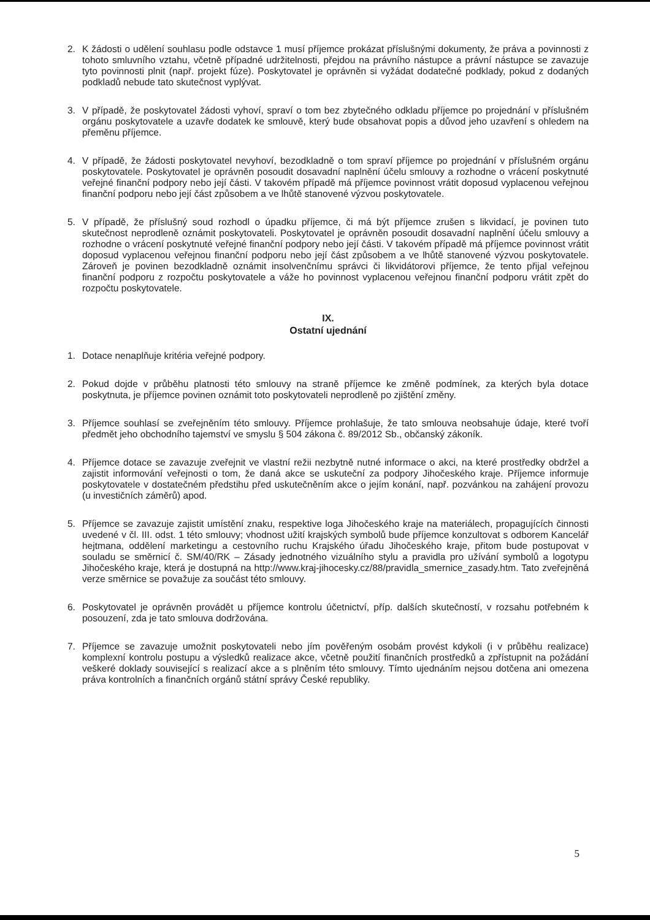2. K žádosti o udělení souhlasu podle odstavce 1 musí příjemce prokázat příslušnými dokumenty, že práva a povinnosti z tohoto smluvního vztahu, včetně případné udržitelnosti, přejdou na právního nástupce a právní nástupce se zavazuje tyto povinnosti plnit (např. projekt fúze). Poskytovatel je oprávněn si vyžádat dodatečné podklady, pokud z dodaných podkladů nebude tato skutečnost vyplývat.
3. V případě, že poskytovatel žádosti vyhoví, spraví o tom bez zbytečného odkladu příjemce po projednání v příslušném orgánu poskytovatele a uzavře dodatek ke smlouvě, který bude obsahovat popis a důvod jeho uzavření s ohledem na přeměnu příjemce.
4. V případě, že žádosti poskytovatel nevyhoví, bezodkladně o tom spraví příjemce po projednání v příslušném orgánu poskytovatele. Poskytovatel je oprávněn posoudit dosavadní naplnění účelu smlouvy a rozhodne o vrácení poskytnuté veřejné finanční podpory nebo její části. V takovém případě má příjemce povinnost vrátit doposud vyplacenou veřejnou finanční podporu nebo její část způsobem a ve lhůtě stanovené výzvou poskytovatele.
5. V případě, že příslušný soud rozhodl o úpadku příjemce, či má být příjemce zrušen s likvidací, je povinen tuto skutečnost neprodleně oznámit poskytovateli. Poskytovatel je oprávněn posoudit dosavadní naplnění účelu smlouvy a rozhodne o vrácení poskytnuté veřejné finanční podpory nebo její části. V takovém případě má příjemce povinnost vrátit doposud vyplacenou veřejnou finanční podporu nebo její část způsobem a ve lhůtě stanovené výzvou poskytovatele. Zároveň je povinen bezodkladně oznámit insolvenčnímu správci či likvidátorovi příjemce, že tento přijal veřejnou finanční podporu z rozpočtu poskytovatele a váže ho povinnost vyplacenou veřejnou finanční podporu vrátit zpět do rozpočtu poskytovatele.
IX.
Ostatní ujednání
1. Dotace nenaplňuje kritéria veřejné podpory.
2. Pokud dojde v průběhu platnosti této smlouvy na straně příjemce ke změně podmínek, za kterých byla dotace poskytnuta, je příjemce povinen oznámit toto poskytovateli neprodleně po zjištění změny.
3. Příjemce souhlasí se zveřejněním této smlouvy. Příjemce prohlašuje, že tato smlouva neobsahuje údaje, které tvoří předmět jeho obchodního tajemství ve smyslu § 504 zákona č. 89/2012 Sb., občanský zákoník.
4. Příjemce dotace se zavazuje zveřejnit ve vlastní režii nezbytně nutné informace o akci, na které prostředky obdržel a zajistit informování veřejnosti o tom, že daná akce se uskuteční za podpory Jihočeského kraje. Příjemce informuje poskytovatele v dostatečném předstihu před uskutečněním akce o jejím konání, např. pozvánkou na zahájení provozu (u investičních záměrů) apod.
5. Příjemce se zavazuje zajistit umístění znaku, respektive loga Jihočeského kraje na materiálech, propagujících činnosti uvedené v čl. III. odst. 1 této smlouvy; vhodnost užití krajských symbolů bude příjemce konzultovat s odborem Kancelář hejtmana, oddělení marketingu a cestovního ruchu Krajského úřadu Jihočeského kraje, přitom bude postupovat v souladu se směrnicí č. SM/40/RK – Zásady jednotného vizuálního stylu a pravidla pro užívání symbolů a logotypu Jihočeského kraje, která je dostupná na http://www.kraj-jihocesky.cz/88/pravidla_smernice_zasady.htm. Tato zveřejněná verze směrnice se považuje za součást této smlouvy.
6. Poskytovatel je oprávněn provádět u příjemce kontrolu účetnictví, příp. dalších skutečností, v rozsahu potřebném k posouzení, zda je tato smlouva dodržována.
7. Příjemce se zavazuje umožnit poskytovateli nebo jím pověřeným osobám provést kdykoli (i v průběhu realizace) komplexní kontrolu postupu a výsledků realizace akce, včetně použití finančních prostředků a zpřístupnit na požádání veškeré doklady související s realizací akce a s plněním této smlouvy. Tímto ujednáním nejsou dotčena ani omezena práva kontrolních a finančních orgánů státní správy České republiky.
5